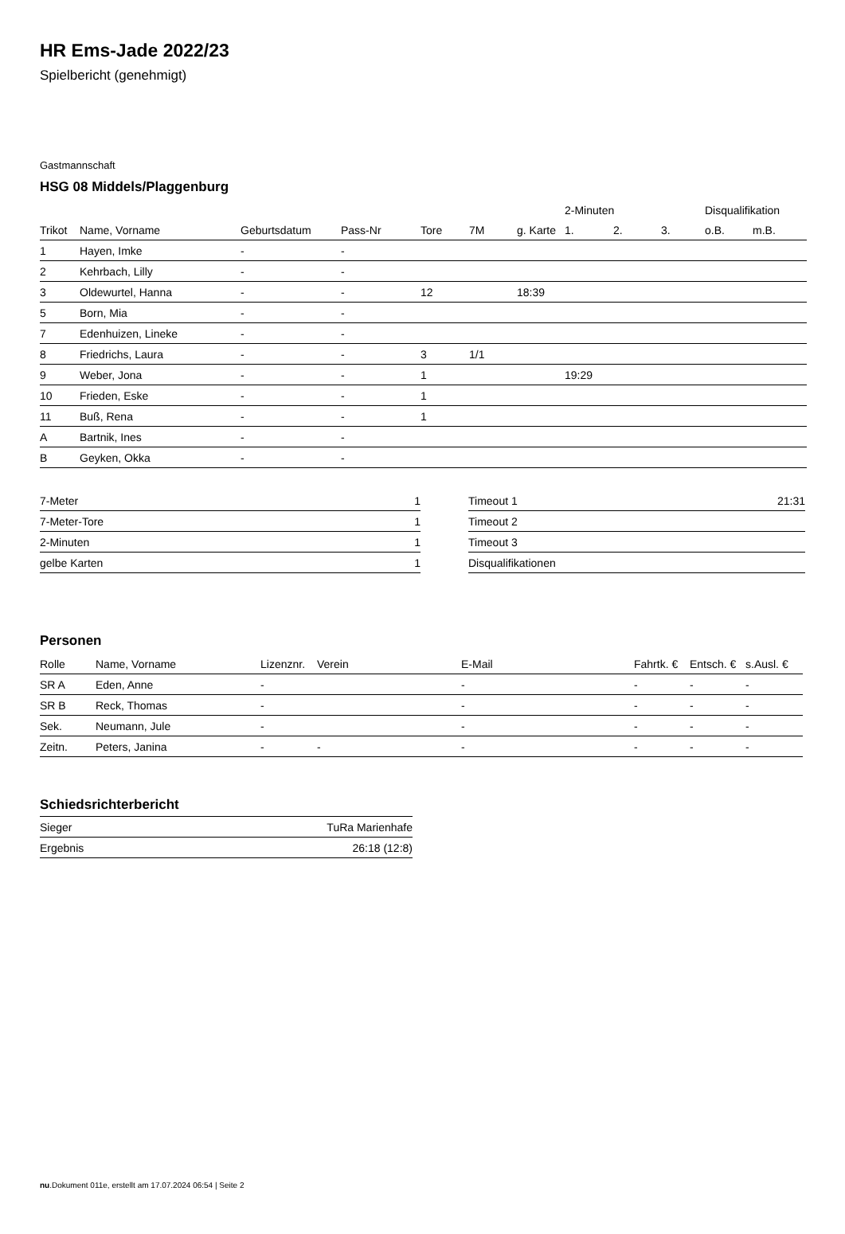HR Ems-Jade 2022/23
Spielbericht (genehmigt)
Gastmannschaft
HSG 08 Middels/Plaggenburg
| | | | | | | | 2-Minuten | | | Disqualifikation | |
| --- | --- | --- | --- | --- | --- | --- | --- | --- | --- | --- | --- |
| Trikot | Name, Vorname | Geburtsdatum | Pass-Nr | Tore | 7M | g. Karte | 1. | 2. | 3. | o.B. | m.B. |
| 1 | Hayen, Imke | - | - | | | | | | | | |
| 2 | Kehrbach, Lilly | - | - | | | | | | | | |
| 3 | Oldewurtel, Hanna | - | - | 12 | | 18:39 | | | | | |
| 5 | Born, Mia | - | - | | | | | | | | |
| 7 | Edenhuizen, Lineke | - | - | | | | | | | | |
| 8 | Friedrichs, Laura | - | - | 3 | 1/1 | | | | | | |
| 9 | Weber, Jona | - | - | 1 | | | 19:29 | | | | |
| 10 | Frieden, Eske | - | - | 1 | | | | | | | |
| 11 | Buß, Rena | - | - | 1 | | | | | | | |
| A | Bartnik, Ines | - | - | | | | | | | | |
| B | Geyken, Okka | - | - | | | | | | | | |
| 7-Meter | 1 |
| 7-Meter-Tore | 1 |
| 2-Minuten | 1 |
| gelbe Karten | 1 |
| Timeout 1 | 21:31 |
| Timeout 2 | |
| Timeout 3 | |
| Disqualifikationen | |
Personen
| Rolle | Name, Vorname | Lizenznr. | Verein | E-Mail | Fahrtk. € | Entsch. € | s.Ausl. € |
| --- | --- | --- | --- | --- | --- | --- | --- |
| SR A | Eden, Anne | - | | - | - | - | - |
| SR B | Reck, Thomas | - | | - | - | - | - |
| Sek. | Neumann, Jule | - | | - | - | - | - |
| Zeitn. | Peters, Janina | - | - | - | - | - | - |
Schiedsrichterbericht
| Sieger | TuRa Marienhafe |
| Ergebnis | 26:18 (12:8) |
nu.Dokument 011e, erstellt am 17.07.2024 06:54 | Seite 2